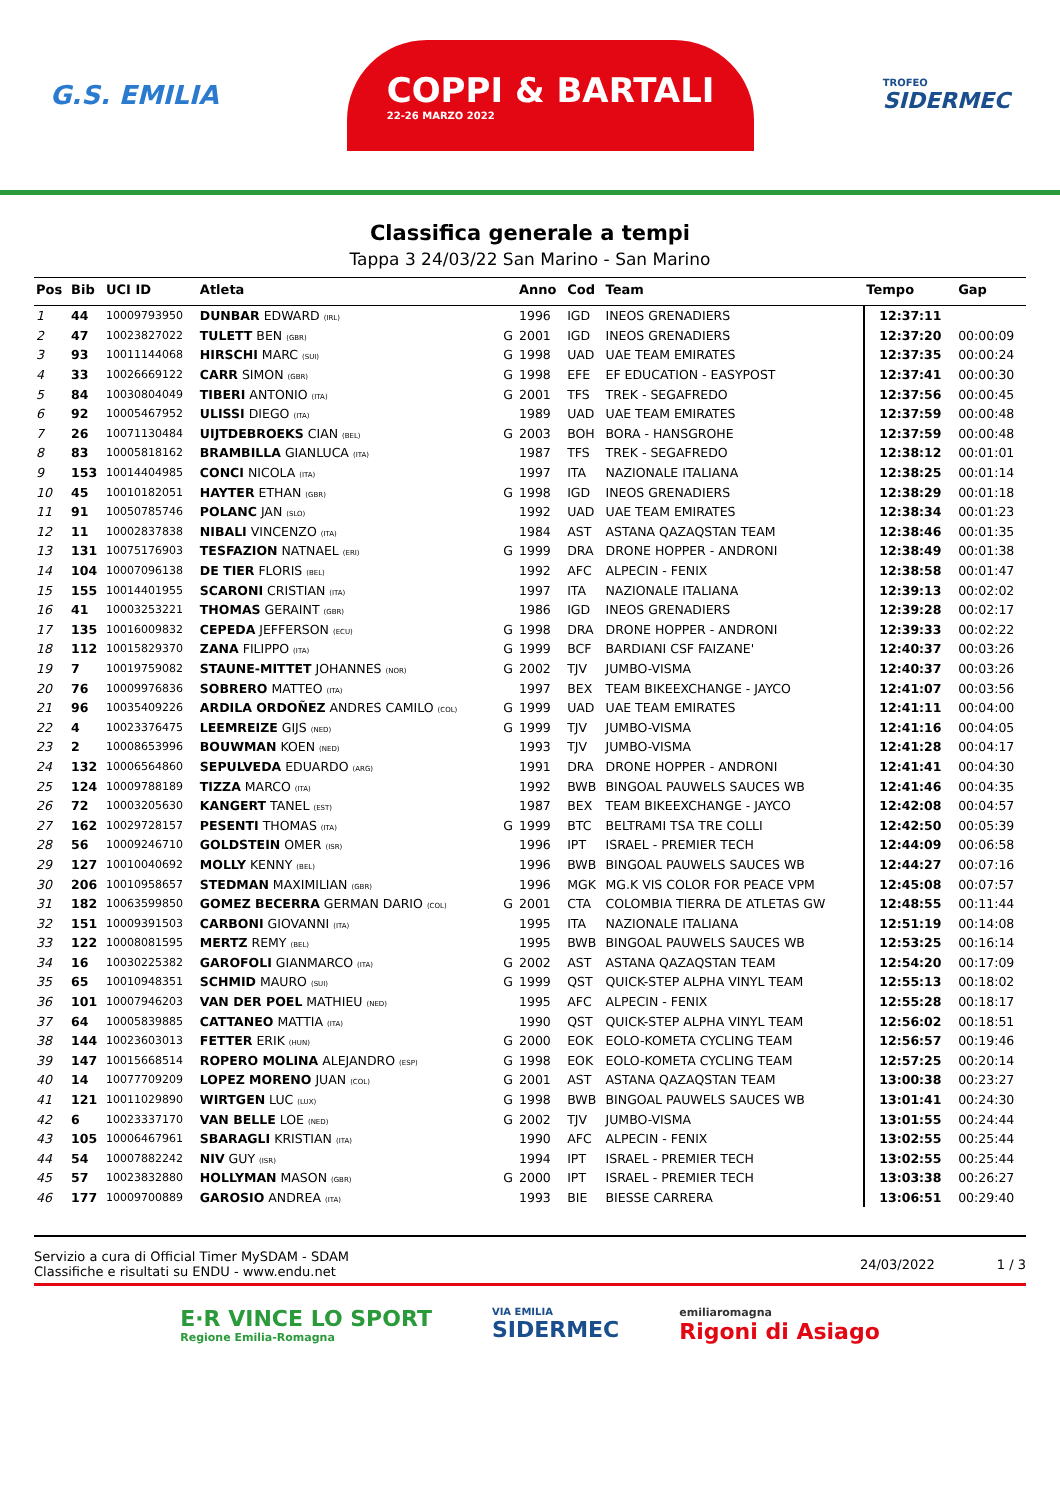G.S. EMILIA
COPPI & BARTALI
22-26 MARZO 2022
TROFEO
SIDERMEC
Classifica generale a tempi
Tappa 3 24/03/22 San Marino - San Marino
| Pos | Bib | UCI ID | Atleta | | Anno | Cod | Team | Tempo | Gap |
| --- | --- | --- | --- | --- | --- | --- | --- | --- | --- |
| 1 | 44 | 10009793950 | DUNBAR EDWARD (IRL) | | 1996 | IGD | INEOS GRENADIERS | 12:37:11 | |
| 2 | 47 | 10023827022 | TULETT BEN (GBR) | G | 2001 | IGD | INEOS GRENADIERS | 12:37:20 | 00:00:09 |
| 3 | 93 | 10011144068 | HIRSCHI MARC (SUI) | G | 1998 | UAD | UAE TEAM EMIRATES | 12:37:35 | 00:00:24 |
| 4 | 33 | 10026669122 | CARR SIMON (GBR) | G | 1998 | EFE | EF EDUCATION - EASYPOST | 12:37:41 | 00:00:30 |
| 5 | 84 | 10030804049 | TIBERI ANTONIO (ITA) | G | 2001 | TFS | TREK - SEGAFREDO | 12:37:56 | 00:00:45 |
| 6 | 92 | 10005467952 | ULISSI DIEGO (ITA) | | 1989 | UAD | UAE TEAM EMIRATES | 12:37:59 | 00:00:48 |
| 7 | 26 | 10071130484 | UIJTDEBROEKS CIAN (BEL) | G | 2003 | BOH | BORA - HANSGROHE | 12:37:59 | 00:00:48 |
| 8 | 83 | 10005818162 | BRAMBILLA GIANLUCA (ITA) | | 1987 | TFS | TREK - SEGAFREDO | 12:38:12 | 00:01:01 |
| 9 | 153 | 10014404985 | CONCI NICOLA (ITA) | | 1997 | ITA | NAZIONALE ITALIANA | 12:38:25 | 00:01:14 |
| 10 | 45 | 10010182051 | HAYTER ETHAN (GBR) | G | 1998 | IGD | INEOS GRENADIERS | 12:38:29 | 00:01:18 |
| 11 | 91 | 10050785746 | POLANC JAN (SLO) | | 1992 | UAD | UAE TEAM EMIRATES | 12:38:34 | 00:01:23 |
| 12 | 11 | 10002837838 | NIBALI VINCENZO (ITA) | | 1984 | AST | ASTANA QAZAQSTAN TEAM | 12:38:46 | 00:01:35 |
| 13 | 131 | 10075176903 | TESFAZION NATNAEL (ERI) | G | 1999 | DRA | DRONE HOPPER - ANDRONI | 12:38:49 | 00:01:38 |
| 14 | 104 | 10007096138 | DE TIER FLORIS (BEL) | | 1992 | AFC | ALPECIN - FENIX | 12:38:58 | 00:01:47 |
| 15 | 155 | 10014401955 | SCARONI CRISTIAN (ITA) | | 1997 | ITA | NAZIONALE ITALIANA | 12:39:13 | 00:02:02 |
| 16 | 41 | 10003253221 | THOMAS GERAINT (GBR) | | 1986 | IGD | INEOS GRENADIERS | 12:39:28 | 00:02:17 |
| 17 | 135 | 10016009832 | CEPEDA JEFFERSON (ECU) | G | 1998 | DRA | DRONE HOPPER - ANDRONI | 12:39:33 | 00:02:22 |
| 18 | 112 | 10015829370 | ZANA FILIPPO (ITA) | G | 1999 | BCF | BARDIANI CSF FAIZANE' | 12:40:37 | 00:03:26 |
| 19 | 7 | 10019759082 | STAUNE-MITTET JOHANNES (NOR) | G | 2002 | TJV | JUMBO-VISMA | 12:40:37 | 00:03:26 |
| 20 | 76 | 10009976836 | SOBRERO MATTEO (ITA) | | 1997 | BEX | TEAM BIKEEXCHANGE - JAYCO | 12:41:07 | 00:03:56 |
| 21 | 96 | 10035409226 | ARDILA ORDOÑEZ ANDRES CAMILO (COL) | G | 1999 | UAD | UAE TEAM EMIRATES | 12:41:11 | 00:04:00 |
| 22 | 4 | 10023376475 | LEEMREIZE GIJS (NED) | G | 1999 | TJV | JUMBO-VISMA | 12:41:16 | 00:04:05 |
| 23 | 2 | 10008653996 | BOUWMAN KOEN (NED) | | 1993 | TJV | JUMBO-VISMA | 12:41:28 | 00:04:17 |
| 24 | 132 | 10006564860 | SEPULVEDA EDUARDO (ARG) | | 1991 | DRA | DRONE HOPPER - ANDRONI | 12:41:41 | 00:04:30 |
| 25 | 124 | 10009788189 | TIZZA MARCO (ITA) | | 1992 | BWB | BINGOAL PAUWELS SAUCES WB | 12:41:46 | 00:04:35 |
| 26 | 72 | 10003205630 | KANGERT TANEL (EST) | | 1987 | BEX | TEAM BIKEEXCHANGE - JAYCO | 12:42:08 | 00:04:57 |
| 27 | 162 | 10029728157 | PESENTI THOMAS (ITA) | G | 1999 | BTC | BELTRAMI TSA TRE COLLI | 12:42:50 | 00:05:39 |
| 28 | 56 | 10009246710 | GOLDSTEIN OMER (ISR) | | 1996 | IPT | ISRAEL - PREMIER TECH | 12:44:09 | 00:06:58 |
| 29 | 127 | 10010040692 | MOLLY KENNY (BEL) | | 1996 | BWB | BINGOAL PAUWELS SAUCES WB | 12:44:27 | 00:07:16 |
| 30 | 206 | 10010958657 | STEDMAN MAXIMILIAN (GBR) | | 1996 | MGK | MG.K VIS COLOR FOR PEACE VPM | 12:45:08 | 00:07:57 |
| 31 | 182 | 10063599850 | GOMEZ BECERRA GERMAN DARIO (COL) | G | 2001 | CTA | COLOMBIA TIERRA DE ATLETAS GW | 12:48:55 | 00:11:44 |
| 32 | 151 | 10009391503 | CARBONI GIOVANNI (ITA) | | 1995 | ITA | NAZIONALE ITALIANA | 12:51:19 | 00:14:08 |
| 33 | 122 | 10008081595 | MERTZ REMY (BEL) | | 1995 | BWB | BINGOAL PAUWELS SAUCES WB | 12:53:25 | 00:16:14 |
| 34 | 16 | 10030225382 | GAROFOLI GIANMARCO (ITA) | G | 2002 | AST | ASTANA QAZAQSTAN TEAM | 12:54:20 | 00:17:09 |
| 35 | 65 | 10010948351 | SCHMID MAURO (SUI) | G | 1999 | QST | QUICK-STEP ALPHA VINYL TEAM | 12:55:13 | 00:18:02 |
| 36 | 101 | 10007946203 | VAN DER POEL MATHIEU (NED) | | 1995 | AFC | ALPECIN - FENIX | 12:55:28 | 00:18:17 |
| 37 | 64 | 10005839885 | CATTANEO MATTIA (ITA) | | 1990 | QST | QUICK-STEP ALPHA VINYL TEAM | 12:56:02 | 00:18:51 |
| 38 | 144 | 10023603013 | FETTER ERIK (HUN) | G | 2000 | EOK | EOLO-KOMETA CYCLING TEAM | 12:56:57 | 00:19:46 |
| 39 | 147 | 10015668514 | ROPERO MOLINA ALEJANDRO (ESP) | G | 1998 | EOK | EOLO-KOMETA CYCLING TEAM | 12:57:25 | 00:20:14 |
| 40 | 14 | 10077709209 | LOPEZ MORENO JUAN (COL) | G | 2001 | AST | ASTANA QAZAQSTAN TEAM | 13:00:38 | 00:23:27 |
| 41 | 121 | 10011029890 | WIRTGEN LUC (LUX) | G | 1998 | BWB | BINGOAL PAUWELS SAUCES WB | 13:01:41 | 00:24:30 |
| 42 | 6 | 10023337170 | VAN BELLE LOE (NED) | G | 2002 | TJV | JUMBO-VISMA | 13:01:55 | 00:24:44 |
| 43 | 105 | 10006467961 | SBARAGLI KRISTIAN (ITA) | | 1990 | AFC | ALPECIN - FENIX | 13:02:55 | 00:25:44 |
| 44 | 54 | 10007882242 | NIV GUY (ISR) | | 1994 | IPT | ISRAEL - PREMIER TECH | 13:02:55 | 00:25:44 |
| 45 | 57 | 10023832880 | HOLLYMAN MASON (GBR) | G | 2000 | IPT | ISRAEL - PREMIER TECH | 13:03:38 | 00:26:27 |
| 46 | 177 | 10009700889 | GAROSIO ANDREA (ITA) | | 1993 | BIE | BIESSE CARRERA | 13:06:51 | 00:29:40 |
Servizio a cura di Official Timer MySDAM - SDAM
Classifiche e risultati su ENDU - www.endu.net
24/03/2022 1 / 3
E·R VINCE LO SPORT
Regione Emilia-Romagna
VIA EMILIA
SIDERMEC
emiliaromagna
Rigoni di Asiago